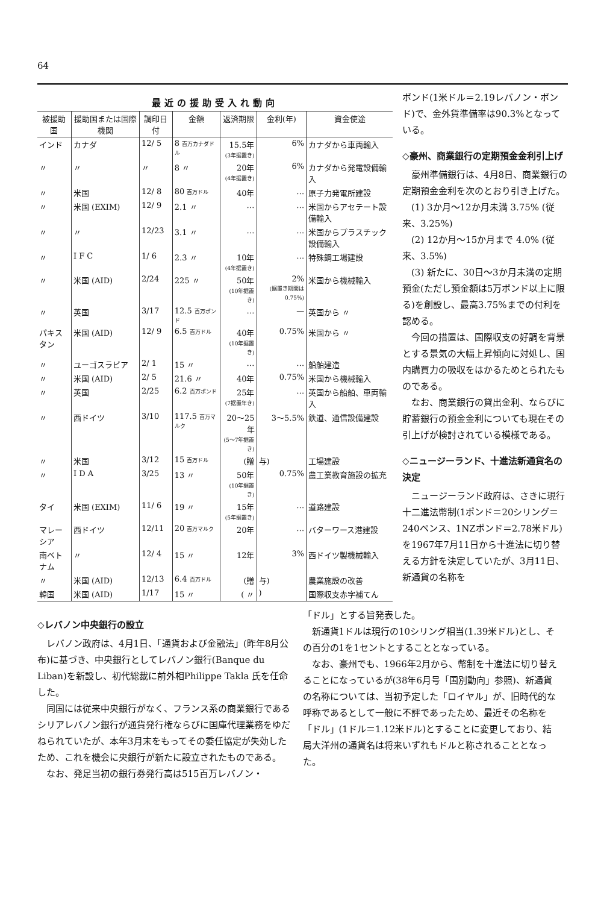64
最近の援助受入れ動向
| 被援助国 | 援助国または国際機関 | 調印日付 | 金額 | 返済期限 | 金利(年) | 資金使途 |
| --- | --- | --- | --- | --- | --- | --- |
| インド | カナダ | 12/ 5 | 8 百万カナダドル | 15.5年 (3年据置き) | 6% | カナダから車両輸入 |
| 〃 | 〃 | 〃 | 8 〃 | 20年 (4年据置き) | 6% | カナダから発電設備輸入 |
| 〃 | 米国 | 12/ 8 | 80 百万ドル | 40年 | … | 原子力発電所建設 |
| 〃 | 米国 (EXIM) | 12/ 9 | 2.1 〃 | … | … | 米国からアセテート設備輸入 |
| 〃 | 〃 | 12/23 | 3.1 〃 | … | … | 米国からプラスチック設備輸入 |
| 〃 | I F C | 1/ 6 | 2.3 〃 | 10年 (4年据置き) | … | 特殊鋼工場建設 |
| 〃 | 米国 (AID) | 2/24 | 225 〃 | 50年 (10年据置き) | 2% (据置き期間は0.75%) | 米国から機械輸入 |
| 〃 | 英国 | 3/17 | 12.5 百万ポンド | … | — | 英国から 〃 |
| パキスタン | 米国 (AID) | 12/ 9 | 6.5 百万ドル | 40年 (10年据置き) | 0.75% | 米国から 〃 |
| 〃 | ユーゴスラビア | 2/ 1 | 15 〃 | … | … | 船舶建造 |
| 〃 | 米国 (AID) | 2/ 5 | 21.6 〃 | 40年 | 0.75% | 米国から機械輸入 |
| 〃 | 英国 | 2/25 | 6.2 百万ポンド | 25年 (7据置年き) | … | 英国から船舶、車両輸入 |
| 〃 | 西ドイツ | 3/10 | 117.5 百万マルク | 20〜25年 (5〜7年据置き) | 3〜5.5% | 鉄道、通信設備建設 |
| 〃 | 米国 | 3/12 | 15 百万ドル | (贈 | 与) | 工場建設 |
| 〃 | I D A | 3/25 | 13 〃 | 50年 (10年据置き) | 0.75% | 農工業教育施設の拡充 |
| タイ | 米国 (EXIM) | 11/ 6 | 19 〃 | 15年 (5年据置き) | … | 道路建設 |
| マレーシア | 西ドイツ | 12/11 | 20 百万マルク | 20年 | … | バターワース港建設 |
| 南ベトナム | 〃 | 12/ 4 | 15 〃 | 12年 | 3% | 西ドイツ製機械輸入 |
| 〃 | 米国 (AID) | 12/13 | 6.4 百万ドル | (贈 | 与) | 農業施設の改善 |
| 韓国 | 米国 (AID) | 1/17 | 15 〃 | ( 〃 | ) | 国際収支赤字補てん |
ポンド(1米ドル＝2.19レバノン・ポンド)で、金外貨準備率は90.3%となっている。
◇豪州、商業銀行の定期預金金利引上げ
豪州準備銀行は、4月8日、商業銀行の定期預金金利を次のとおり引き上げた。
(1) 3か月〜12か月未満 3.75% (従来、3.25%)
(2) 12か月〜15か月まで 4.0% (従来、3.5%)
(3) 新たに、30日〜3か月未満の定期預金(ただし預金額は5万ポンド以上に限る)を創設し、最高3.75%までの付利を認める。
今回の措置は、国際収支の好調を背景とする景気の大幅上昇傾向に対処し、国内購買力の吸収をはかるためとられたものである。
なお、商業銀行の貸出金利、ならびに貯蓄銀行の預金金利についても現在その引上げが検討されている模様である。
◇ニュージーランド、十進法新通貨名の決定
ニュージーランド政府は、さきに現行十二進法幣制(1ポンド＝20シリング＝240ペンス、1NZポンド＝2.78米ドル)を1967年7月11日から十進法に切り替える方針を決定していたが、3月11日、新通貨の名称を
◇レバノン中央銀行の設立
レバノン政府は、4月1日、「通貨および金融法」(昨年8月公布)に基づき、中央銀行としてレバノン銀行(Banque du Liban)を新設し、初代総裁に前外相Philippe Takla 氏を任命した。
同国には従来中央銀行がなく、フランス系の商業銀行であるシリアレバノン銀行が通貨発行権ならびに国庫代理業務をゆだねられていたが、本年3月末をもってその委任協定が失効したため、これを機会に央銀行が新たに設立されたものである。
なお、発足当初の銀行券発行高は515百万レバノン・
「ドル」とする旨発表した。
新通貨1ドルは現行の10シリング相当(1.39米ドル)とし、その百分の1を1セントとすることとなっている。
なお、豪州でも、1966年2月から、幣制を十進法に切り替えることになっているが(38年6月号「国別動向」参照)、新通貨の名称については、当初予定した「ロイヤル」が、旧時代的な呼称であるとして一般に不評であったため、最近その名称を「ドル」(1ドル＝1.12米ドル)とすることに変更しており、結局大洋州の通貨名は将来いずれもドルと称されることとなった。